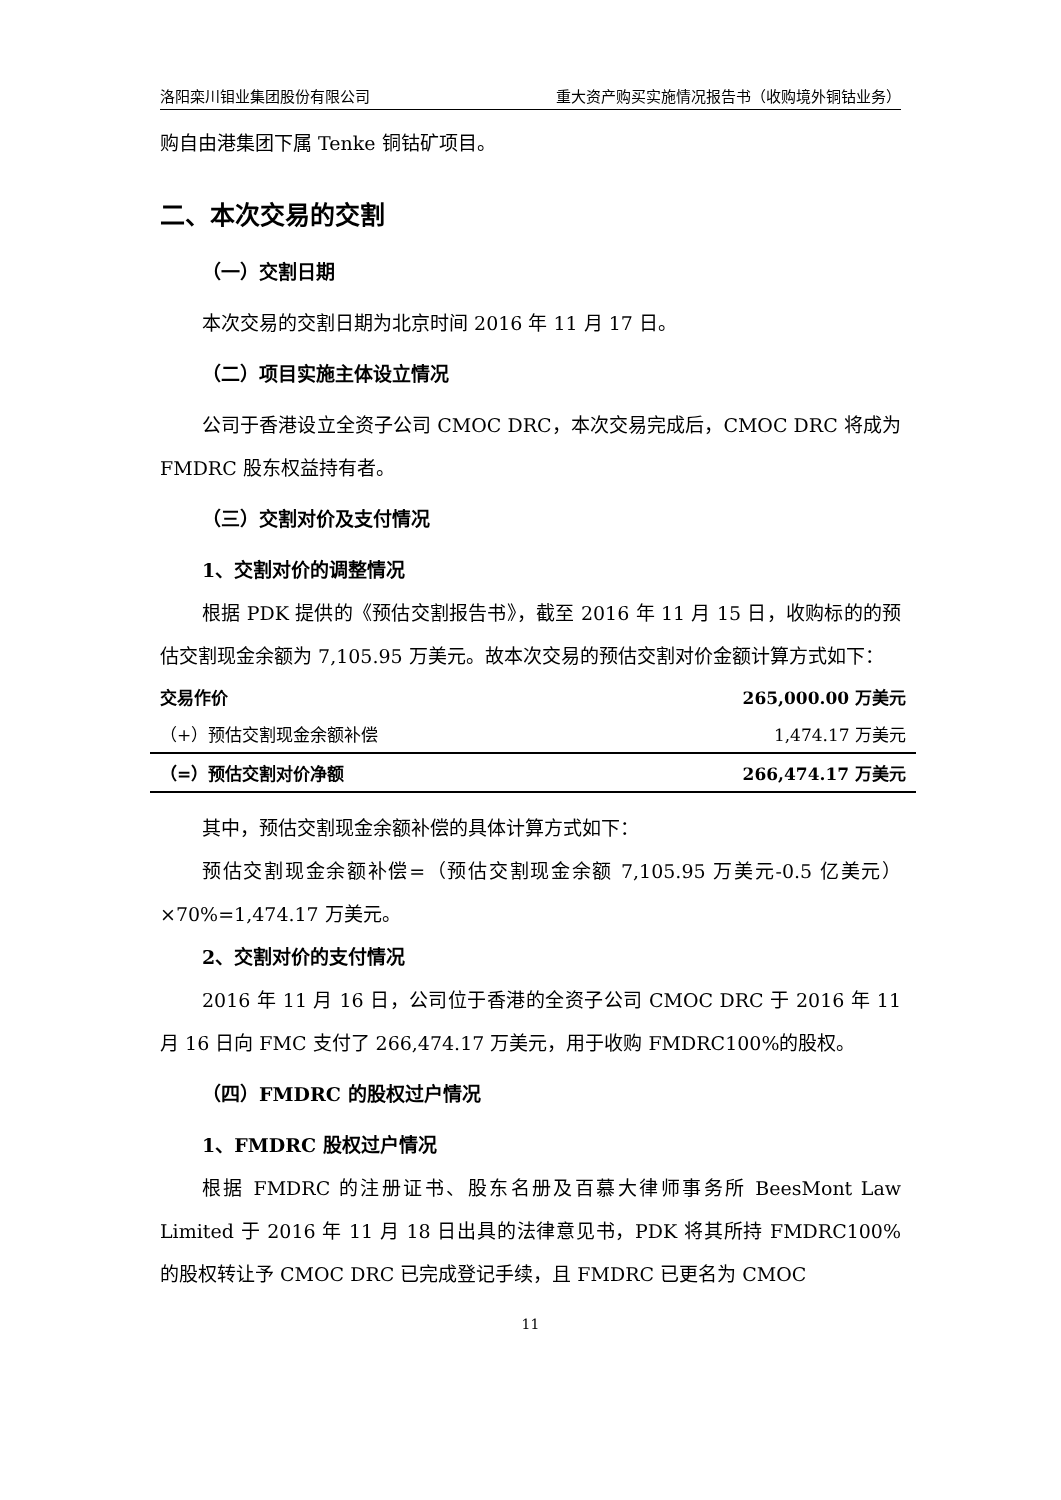洛阳栾川钼业集团股份有限公司 重大资产购买实施情况报告书（收购境外铜钴业务）
购自由港集团下属 Tenke 铜钴矿项目。
二、本次交易的交割
（一）交割日期
本次交易的交割日期为北京时间 2016 年 11 月 17 日。
（二）项目实施主体设立情况
公司于香港设立全资子公司 CMOC DRC，本次交易完成后，CMOC DRC 将成为 FMDRC 股东权益持有者。
（三）交割对价及支付情况
1、交割对价的调整情况
根据 PDK 提供的《预估交割报告书》，截至 2016 年 11 月 15 日，收购标的的预估交割现金余额为 7,105.95 万美元。故本次交易的预估交割对价金额计算方式如下：
| 交易作价 | 265,000.00 万美元 |
| （+）预估交割现金余额补偿 | 1,474.17 万美元 |
| （=）预估交割对价净额 | 266,474.17 万美元 |
其中，预估交割现金余额补偿的具体计算方式如下：
预估交割现金余额补偿=（预估交割现金余额 7,105.95 万美元-0.5 亿美元）×70%=1,474.17 万美元。
2、交割对价的支付情况
2016 年 11 月 16 日，公司位于香港的全资子公司 CMOC DRC 于 2016 年 11 月 16 日向 FMC 支付了 266,474.17 万美元，用于收购 FMDRC100%的股权。
（四）FMDRC 的股权过户情况
1、FMDRC 股权过户情况
根据 FMDRC 的注册证书、股东名册及百慕大律师事务所 BeesMont Law Limited 于 2016 年 11 月 18 日出具的法律意见书，PDK 将其所持 FMDRC100% 的股权转让予 CMOC DRC 已完成登记手续，且 FMDRC 已更名为 CMOC
11